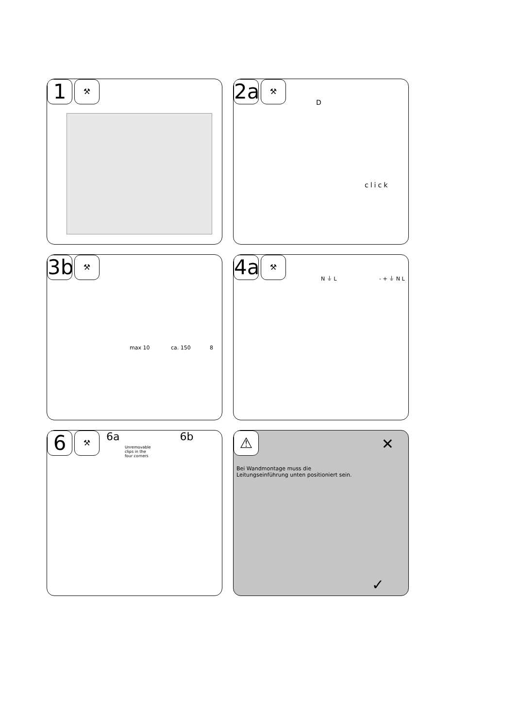1
⚒
2a
⚒
D
click
3b
⚒
max 10 ca. 150 8
4a
⚒
N ⏚ L - + ⏚ N L
6
⚒
6a 6b
Unremovable clips in the four corners
⚠
Bei Wandmontage muss die Leitungseinführung unten positioniert sein.
✕
✓